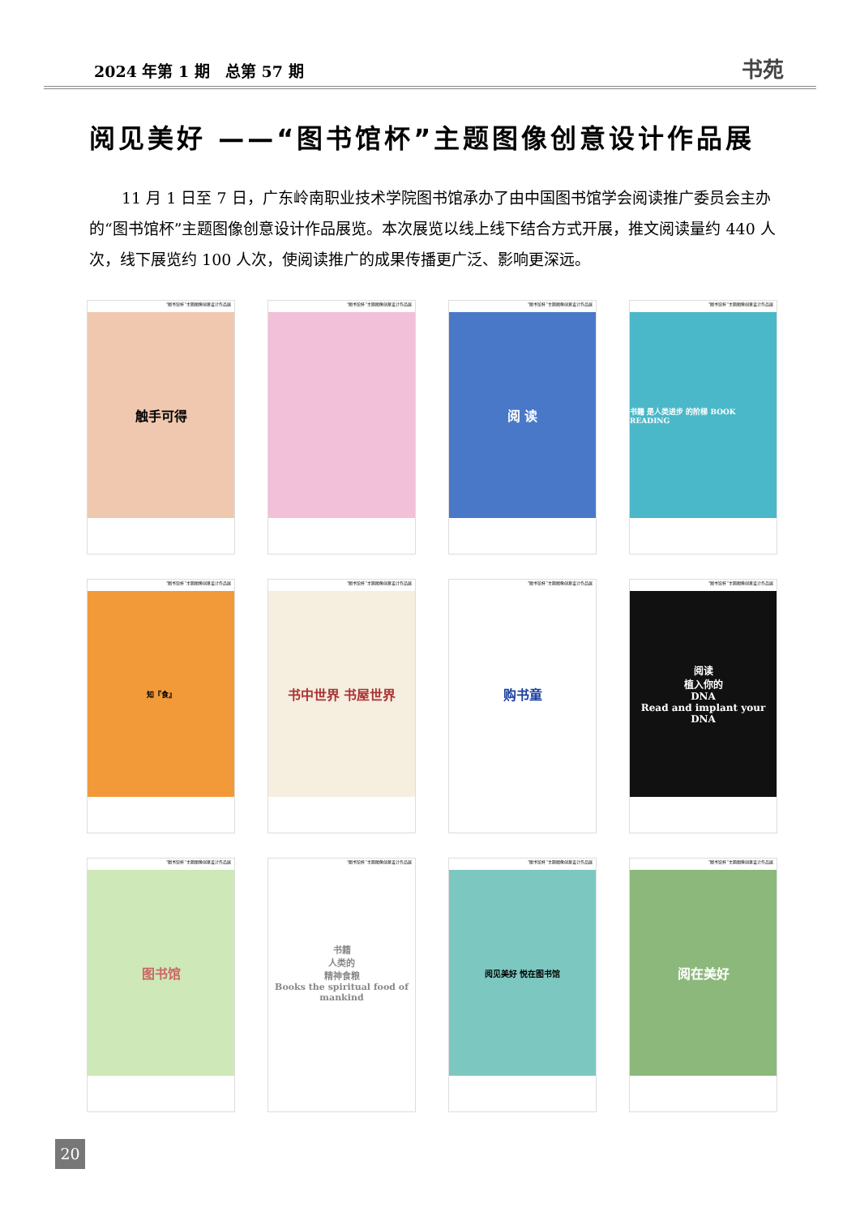2024 年第 1 期　总第 57 期 书苑
阅见美好 ——“图书馆杯”主题图像创意设计作品展
11 月 1 日至 7 日，广东岭南职业技术学院图书馆承办了由中国图书馆学会阅读推广委员会主办的“图书馆杯”主题图像创意设计作品展览。本次展览以线上线下结合方式开展，推文阅读量约 440 人次，线下展览约 100 人次，使阅读推广的成果传播更广泛、影响更深远。
“图书馆杯”主题图像创意设计作品展
触手可得
“图书馆杯”主题图像创意设计作品展
“图书馆杯”主题图像创意设计作品展
阅 读
“图书馆杯”主题图像创意设计作品展
书籍 是人类进步 的阶梯 BOOK READING
“图书馆杯”主题图像创意设计作品展
知『食』
“图书馆杯”主题图像创意设计作品展
书中世界 书屋世界
“图书馆杯”主题图像创意设计作品展
购书童
“图书馆杯”主题图像创意设计作品展
阅读
植入你的
DNA
Read and implant your DNA
“图书馆杯”主题图像创意设计作品展
图书馆
“图书馆杯”主题图像创意设计作品展
书籍
人类的
精神食粮
Books the spiritual food of mankind
“图书馆杯”主题图像创意设计作品展
阅见美好 悦在图书馆
“图书馆杯”主题图像创意设计作品展
阅在美好
20